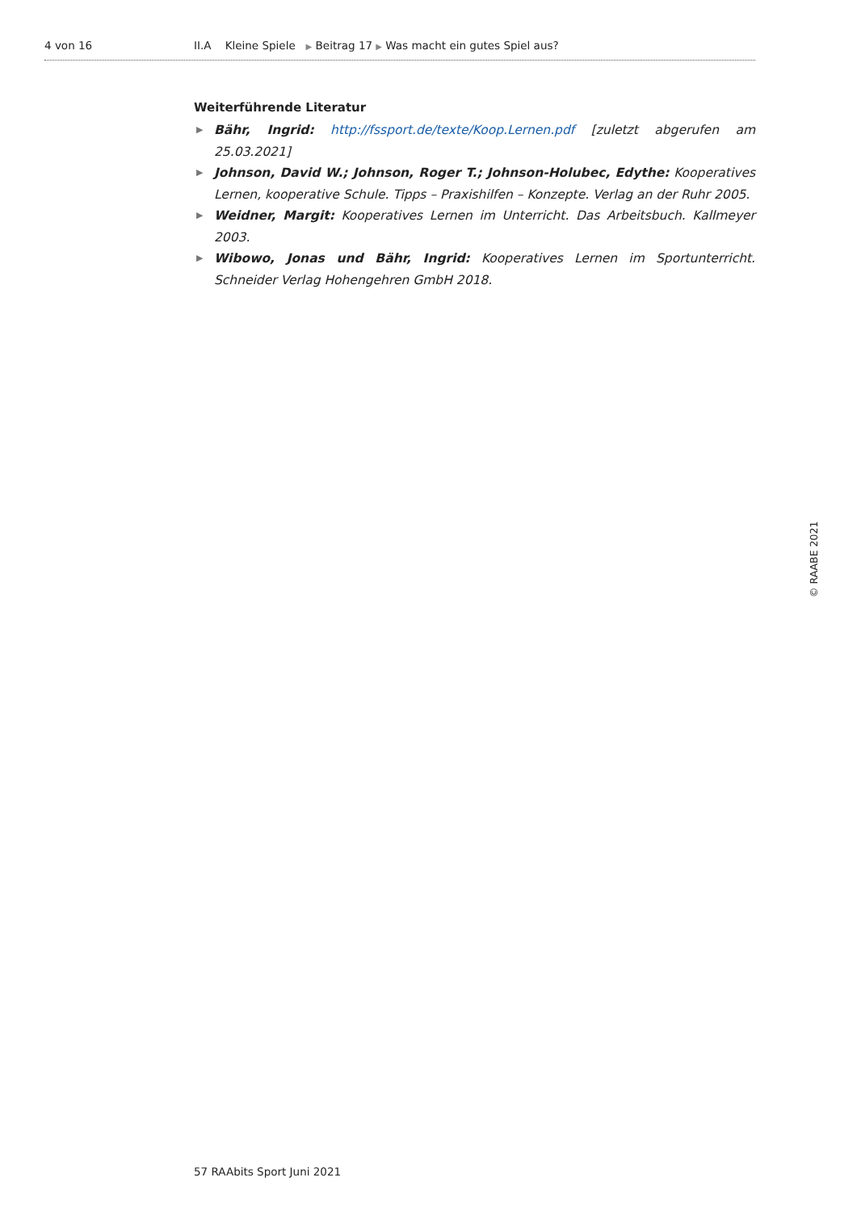4 von 16 II.A Kleine Spiele ▶ Beitrag 17 ▶ Was macht ein gutes Spiel aus?
Weiterführende Literatur
▶ Bähr, Ingrid: http://fssport.de/texte/Koop.Lernen.pdf [zuletzt abgerufen am 25.03.2021]
▶ Johnson, David W.; Johnson, Roger T.; Johnson-Holubec, Edythe: Kooperatives Lernen, kooperative Schule. Tipps – Praxishilfen – Konzepte. Verlag an der Ruhr 2005.
▶ Weidner, Margit: Kooperatives Lernen im Unterricht. Das Arbeitsbuch. Kallmeyer 2003.
▶ Wibowo, Jonas und Bähr, Ingrid: Kooperatives Lernen im Sportunterricht. Schneider Verlag Hohengehren GmbH 2018.
© RAABE 2021
57 RAAbits Sport Juni 2021